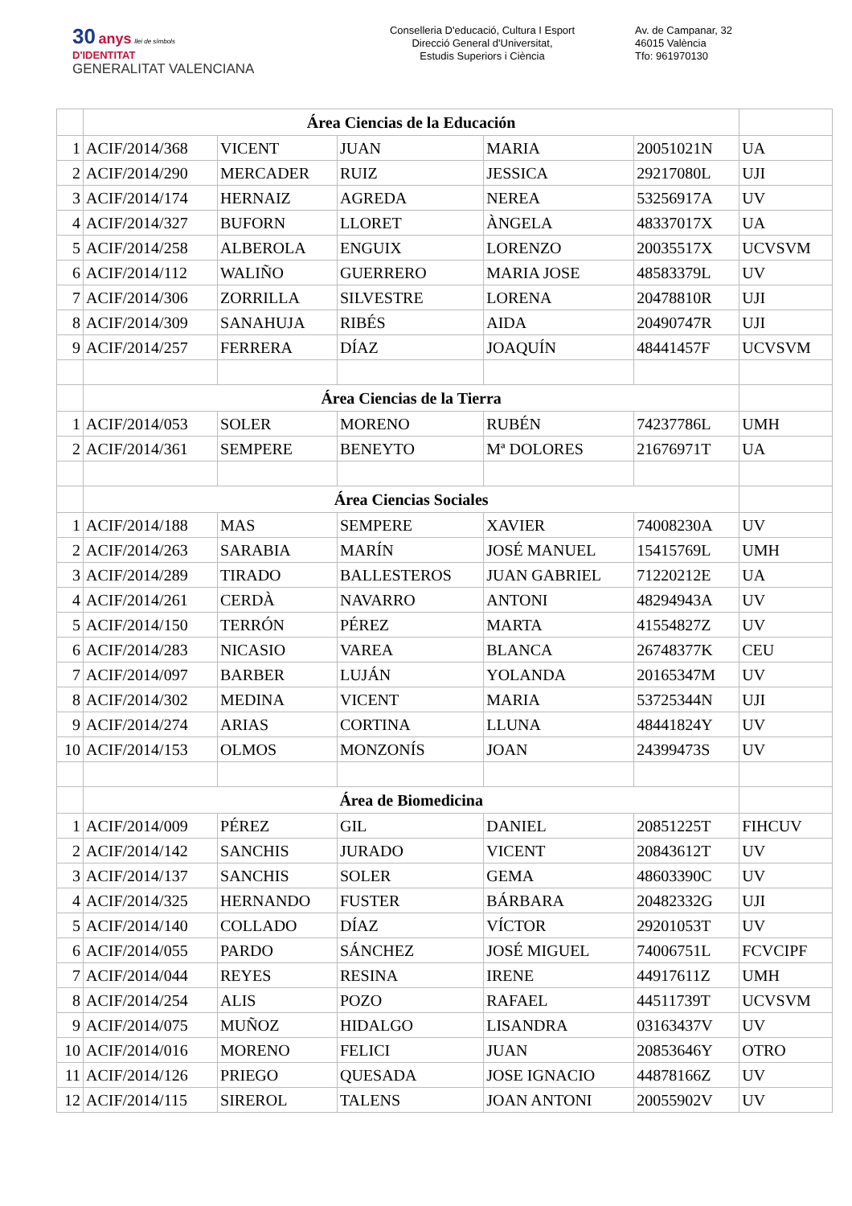30 anys llei de símbols
D'IDENTITAT
GENERALITAT VALENCIANA
Conselleria D'educació, Cultura I Esport
Direcció General d'Universitat,
Estudis Superiors i Ciència
Av. de Campanar, 32
46015 València
Tfo: 961970130
| | Área Ciencias de la Educación | | | | | |
| 1 | ACIF/2014/368 | VICENT | JUAN | MARIA | 20051021N | UA |
| 2 | ACIF/2014/290 | MERCADER | RUIZ | JESSICA | 29217080L | UJI |
| 3 | ACIF/2014/174 | HERNAIZ | AGREDA | NEREA | 53256917A | UV |
| 4 | ACIF/2014/327 | BUFORN | LLORET | ÀNGELA | 48337017X | UA |
| 5 | ACIF/2014/258 | ALBEROLA | ENGUIX | LORENZO | 20035517X | UCVSVM |
| 6 | ACIF/2014/112 | WALIÑO | GUERRERO | MARIA JOSE | 48583379L | UV |
| 7 | ACIF/2014/306 | ZORRILLA | SILVESTRE | LORENA | 20478810R | UJI |
| 8 | ACIF/2014/309 | SANAHUJA | RIBÉS | AIDA | 20490747R | UJI |
| 9 | ACIF/2014/257 | FERRERA | DÍAZ | JOAQUÍN | 48441457F | UCVSVM |
| | Área Ciencias de la Tierra | | | | | |
| 1 | ACIF/2014/053 | SOLER | MORENO | RUBÉN | 74237786L | UMH |
| 2 | ACIF/2014/361 | SEMPERE | BENEYTO | Mª DOLORES | 21676971T | UA |
| | Área Ciencias Sociales | | | | | |
| 1 | ACIF/2014/188 | MAS | SEMPERE | XAVIER | 74008230A | UV |
| 2 | ACIF/2014/263 | SARABIA | MARÍN | JOSÉ MANUEL | 15415769L | UMH |
| 3 | ACIF/2014/289 | TIRADO | BALLESTEROS | JUAN GABRIEL | 71220212E | UA |
| 4 | ACIF/2014/261 | CERDÀ | NAVARRO | ANTONI | 48294943A | UV |
| 5 | ACIF/2014/150 | TERRÓN | PÉREZ | MARTA | 41554827Z | UV |
| 6 | ACIF/2014/283 | NICASIO | VAREA | BLANCA | 26748377K | CEU |
| 7 | ACIF/2014/097 | BARBER | LUJÁN | YOLANDA | 20165347M | UV |
| 8 | ACIF/2014/302 | MEDINA | VICENT | MARIA | 53725344N | UJI |
| 9 | ACIF/2014/274 | ARIAS | CORTINA | LLUNA | 48441824Y | UV |
| 10 | ACIF/2014/153 | OLMOS | MONZONÍS | JOAN | 24399473S | UV |
| | Área de Biomedicina | | | | | |
| 1 | ACIF/2014/009 | PÉREZ | GIL | DANIEL | 20851225T | FIHCUV |
| 2 | ACIF/2014/142 | SANCHIS | JURADO | VICENT | 20843612T | UV |
| 3 | ACIF/2014/137 | SANCHIS | SOLER | GEMA | 48603390C | UV |
| 4 | ACIF/2014/325 | HERNANDO | FUSTER | BÁRBARA | 20482332G | UJI |
| 5 | ACIF/2014/140 | COLLADO | DÍAZ | VÍCTOR | 29201053T | UV |
| 6 | ACIF/2014/055 | PARDO | SÁNCHEZ | JOSÉ MIGUEL | 74006751L | FCVCIPF |
| 7 | ACIF/2014/044 | REYES | RESINA | IRENE | 44917611Z | UMH |
| 8 | ACIF/2014/254 | ALIS | POZO | RAFAEL | 44511739T | UCVSVM |
| 9 | ACIF/2014/075 | MUÑOZ | HIDALGO | LISANDRA | 03163437V | UV |
| 10 | ACIF/2014/016 | MORENO | FELICI | JUAN | 20853646Y | OTRO |
| 11 | ACIF/2014/126 | PRIEGO | QUESADA | JOSE IGNACIO | 44878166Z | UV |
| 12 | ACIF/2014/115 | SIREROL | TALENS | JOAN ANTONI | 20055902V | UV |